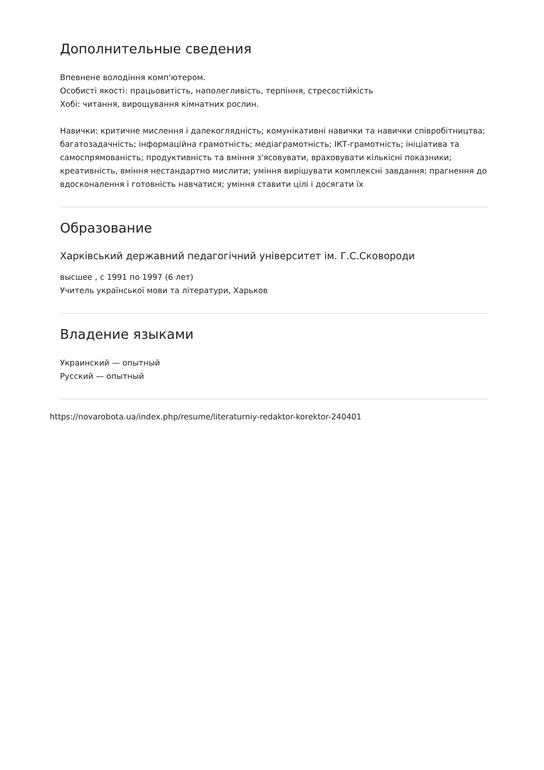Дополнительные сведения
Впевнене володіння комп'ютером.
Особисті якості: працьовитість, наполегливість, терпіння, стресостійкість
Хобі: читання, вирощування кімнатних рослин.
Навички: критичне мислення і далекоглядність; комунікативні навички та навички співробітництва; багатозадачність; інформаційна грамотність; медіаграмотність; ІКТ-грамотність; ініціатива та самоспрямованість; продуктивність та вміння з'ясовувати, враховувати кількісні показники; креативність, вміння нестандартно мислити; уміння вирішувати комплексні завдання; прагнення до вдосконалення і готовність навчатися; уміння ставити цілі і досягати їх
Образование
Харківський державний педагогічний університет ім. Г.С.Сковороди
высшее , с 1991 по 1997 (6 лет)
Учитель української мови та літератури, Харьков
Владение языками
Украинский — опытный
Русский — опытный
https://novarobota.ua/index.php/resume/literaturniy-redaktor-korektor-240401